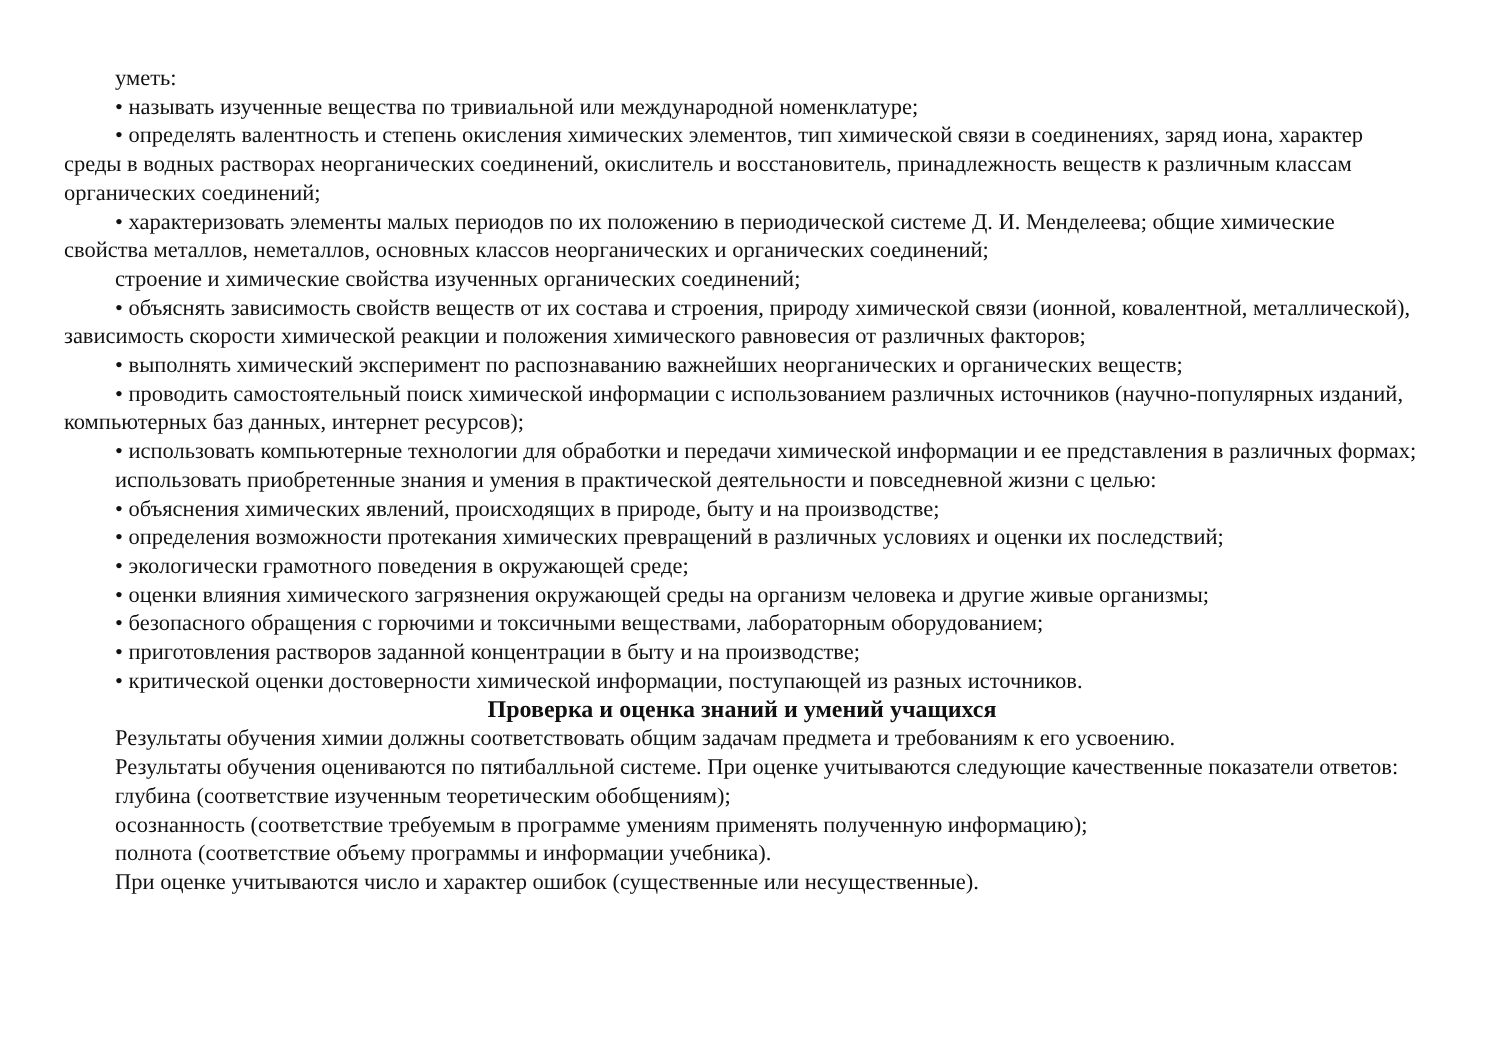уметь:
• называть изученные вещества по тривиальной или международной номенклатуре;
• определять валентность и степень окисления химических элементов, тип химической связи в соединениях, заряд иона, характер среды в водных растворах неорганических соединений, окислитель и восстановитель, принадлежность веществ к различным классам органических соединений;
• характеризовать элементы малых периодов по их положению в периодической системе Д. И. Менделеева; общие химические свойства металлов, неметаллов, основных классов неорганических и органических соединений;
строение и химические свойства изученных органических соединений;
• объяснять зависимость свойств веществ от их состава и строения, природу химической связи (ионной, ковалентной, металлической), зависимость скорости химической реакции и положения химического равновесия от различных факторов;
• выполнять химический эксперимент по распознаванию важнейших неорганических и органических веществ;
• проводить самостоятельный поиск химической информации с использованием различных источников (научно-популярных изданий, компьютерных баз данных, интернет ресурсов);
• использовать компьютерные технологии для обработки и передачи химической информации и ее представления в различных формах;
использовать приобретенные знания и умения в практической деятельности и повседневной жизни с целью:
• объяснения химических явлений, происходящих в природе, быту и на производстве;
• определения возможности протекания химических превращений в различных условиях и оценки их последствий;
• экологически грамотного поведения в окружающей среде;
• оценки влияния химического загрязнения окружающей среды на организм человека и другие живые организмы;
• безопасного обращения с горючими и токсичными веществами, лабораторным оборудованием;
• приготовления растворов заданной концентрации в быту и на производстве;
• критической оценки достоверности химической информации, поступающей из разных источников.
Проверка и оценка знаний и умений учащихся
Результаты обучения химии должны соответствовать общим задачам предмета и требованиям к его усвоению.
Результаты обучения оцениваются по пятибалльной системе. При оценке учитываются следующие качественные показатели ответов:
глубина (соответствие изученным теоретическим обобщениям);
осознанность (соответствие требуемым в программе умениям применять полученную информацию);
полнота (соответствие объему программы и информации учебника).
При оценке учитываются число и характер ошибок (существенные или несущественные).